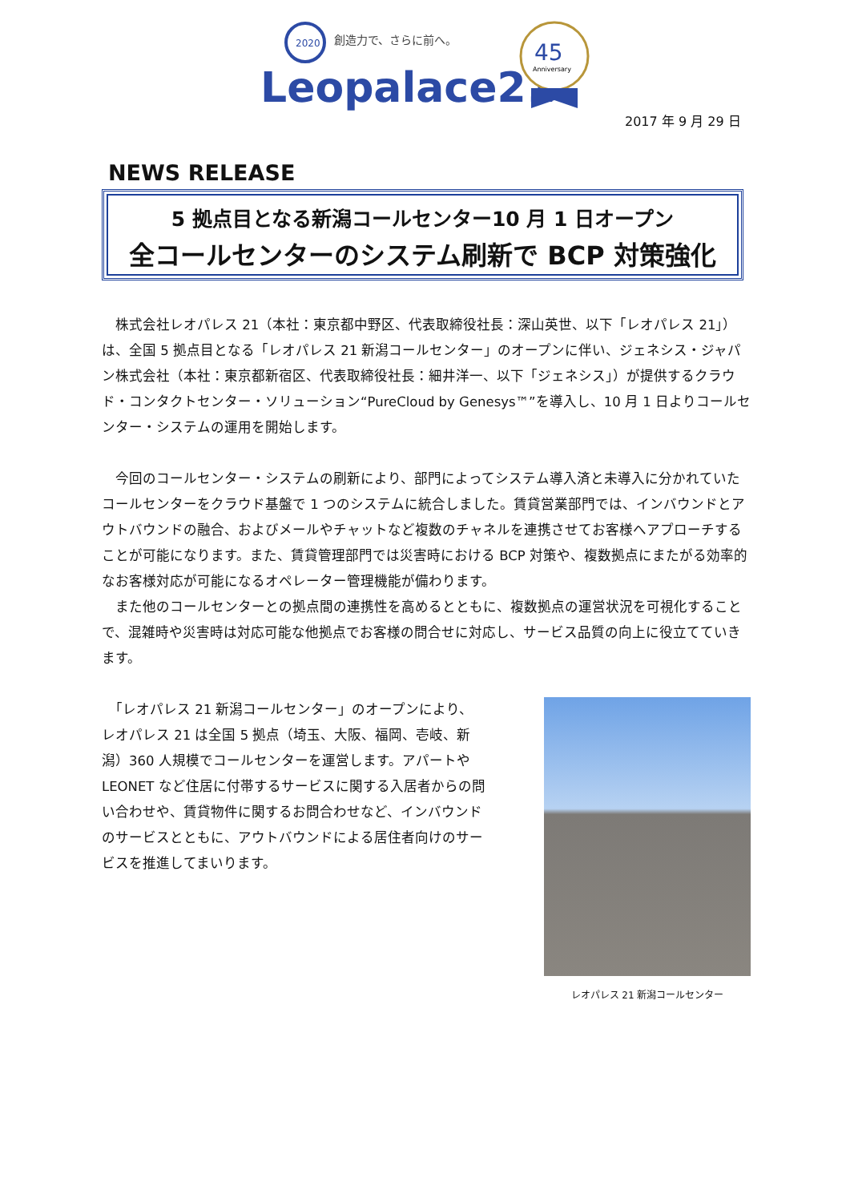2020
創造力で、さらに前へ。
Leopalace21
45
Anniversary
2017 年 9 月 29 日
NEWS RELEASE
5 拠点目となる新潟コールセンター10 月 1 日オープン
全コールセンターのシステム刷新で BCP 対策強化
　株式会社レオパレス 21（本社：東京都中野区、代表取締役社長：深山英世、以下「レオパレス 21」）は、全国 5 拠点目となる「レオパレス 21 新潟コールセンター」のオープンに伴い、ジェネシス・ジャパン株式会社（本社：東京都新宿区、代表取締役社長：細井洋一、以下「ジェネシス」）が提供するクラウド・コンタクトセンター・ソリューション“PureCloud by Genesys™”を導入し、10 月 1 日よりコールセンター・システムの運用を開始します。
　今回のコールセンター・システムの刷新により、部門によってシステム導入済と未導入に分かれていたコールセンターをクラウド基盤で 1 つのシステムに統合しました。賃貸営業部門では、インバウンドとアウトバウンドの融合、およびメールやチャットなど複数のチャネルを連携させてお客様へアプローチすることが可能になります。また、賃貸管理部門では災害時における BCP 対策や、複数拠点にまたがる効率的なお客様対応が可能になるオペレーター管理機能が備わります。
　また他のコールセンターとの拠点間の連携性を高めるとともに、複数拠点の運営状況を可視化することで、混雑時や災害時は対応可能な他拠点でお客様の問合せに対応し、サービス品質の向上に役立てていきます。
　「レオパレス 21 新潟コールセンター」のオープンにより、レオパレス 21 は全国 5 拠点（埼玉、大阪、福岡、壱岐、新潟）360 人規模でコールセンターを運営します。アパートや LEONET など住居に付帯するサービスに関する入居者からの問い合わせや、賃貸物件に関するお問合わせなど、インバウンドのサービスとともに、アウトバウンドによる居住者向けのサービスを推進してまいります。
レオパレス 21 新潟コールセンター